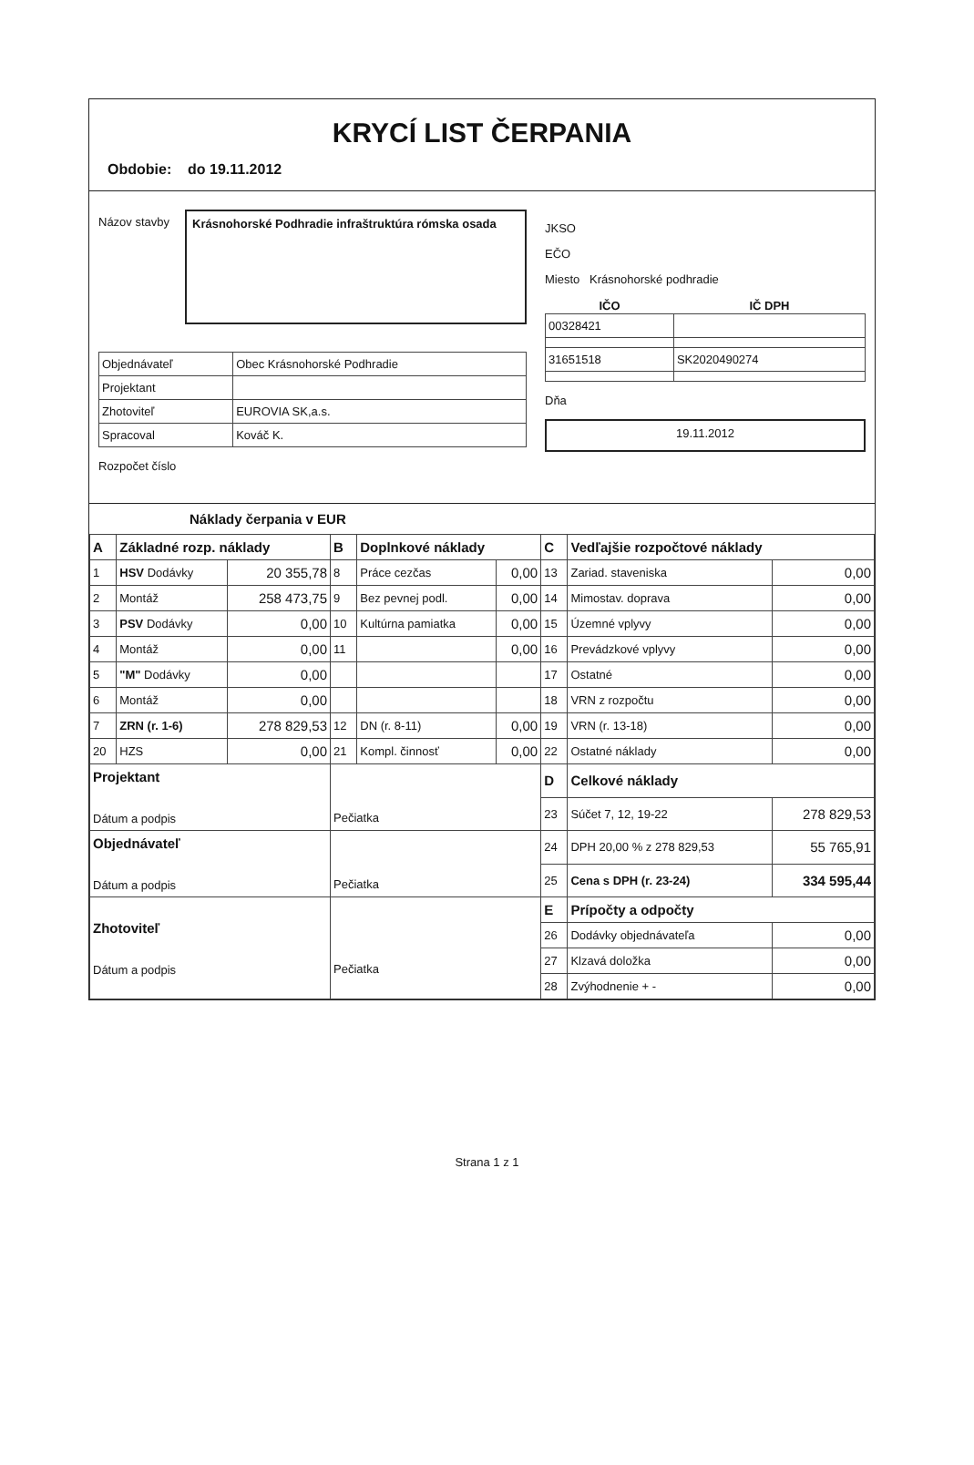KRYCÍ LIST ČERPANIA
Obdobie: do 19.11.2012
Názov stavby Krásnohorské Podhradie infraštruktúra rómska osada
| Objednávateľ | Obec Krásnohorské Podhradie |
| Projektant | |
| Zhotoviteľ | EUROVIA SK,a.s. |
| Spracoval | Kováč K. |
Rozpočet číslo
JKSO
EČO
Miesto Krásnohorské podhradie
| IČO | IČ DPH |
| --- | --- |
| 00328421 | |
| 31651518 | SK2020490274 |
Dňa
19.11.2012
Náklady čerpania v EUR
| A | Základné rozp. náklady | | B | Doplnkové náklady | | C | Vedľajšie rozpočtové náklady | |
| 1 | HSV Dodávky | 20 355,78 | 8 | Práce cezčas | 0,00 | 13 | Zariad. staveniska | 0,00 |
| 2 | Montáž | 258 473,75 | 9 | Bez pevnej podl. | 0,00 | 14 | Mimostav. doprava | 0,00 |
| 3 | PSV Dodávky | 0,00 | 10 | Kultúrna pamiatka | 0,00 | 15 | Územné vplyvy | 0,00 |
| 4 | Montáž | 0,00 | 11 | | 0,00 | 16 | Prevádzkové vplyvy | 0,00 |
| 5 | "M" Dodávky | 0,00 | | | | 17 | Ostatné | 0,00 |
| 6 | Montáž | 0,00 | | | | 18 | VRN z rozpočtu | 0,00 |
| 7 | ZRN (r. 1-6) | 278 829,53 | 12 | DN (r. 8-11) | 0,00 | 19 | VRN (r. 13-18) | 0,00 |
| 20 | HZS | 0,00 | 21 | Kompl. činnosť | 0,00 | 22 | Ostatné náklady | 0,00 |
| Projektant Dátum a podpis | | | Pečiatka | | | D | Celkové náklady | |
| | | | | | | 23 | Súčet 7, 12, 19-22 | 278 829,53 |
| Objednávateľ Dátum a podpis | | | Pečiatka | | | 24 | DPH 20,00 % z 278 829,53 | 55 765,91 |
| | | | | | | 25 | Cena s DPH (r. 23-24) | 334 595,44 |
| Zhotoviteľ Dátum a podpis | | | Pečiatka | | | E | Prípočty a odpočty | |
| | | | | | | 26 | Dodávky objednávateľa | 0,00 |
| | | | | | | 27 | Klzavá doložka | 0,00 |
| | | | | | | 28 | Zvýhodnenie + - | 0,00 |
Strana 1 z 1